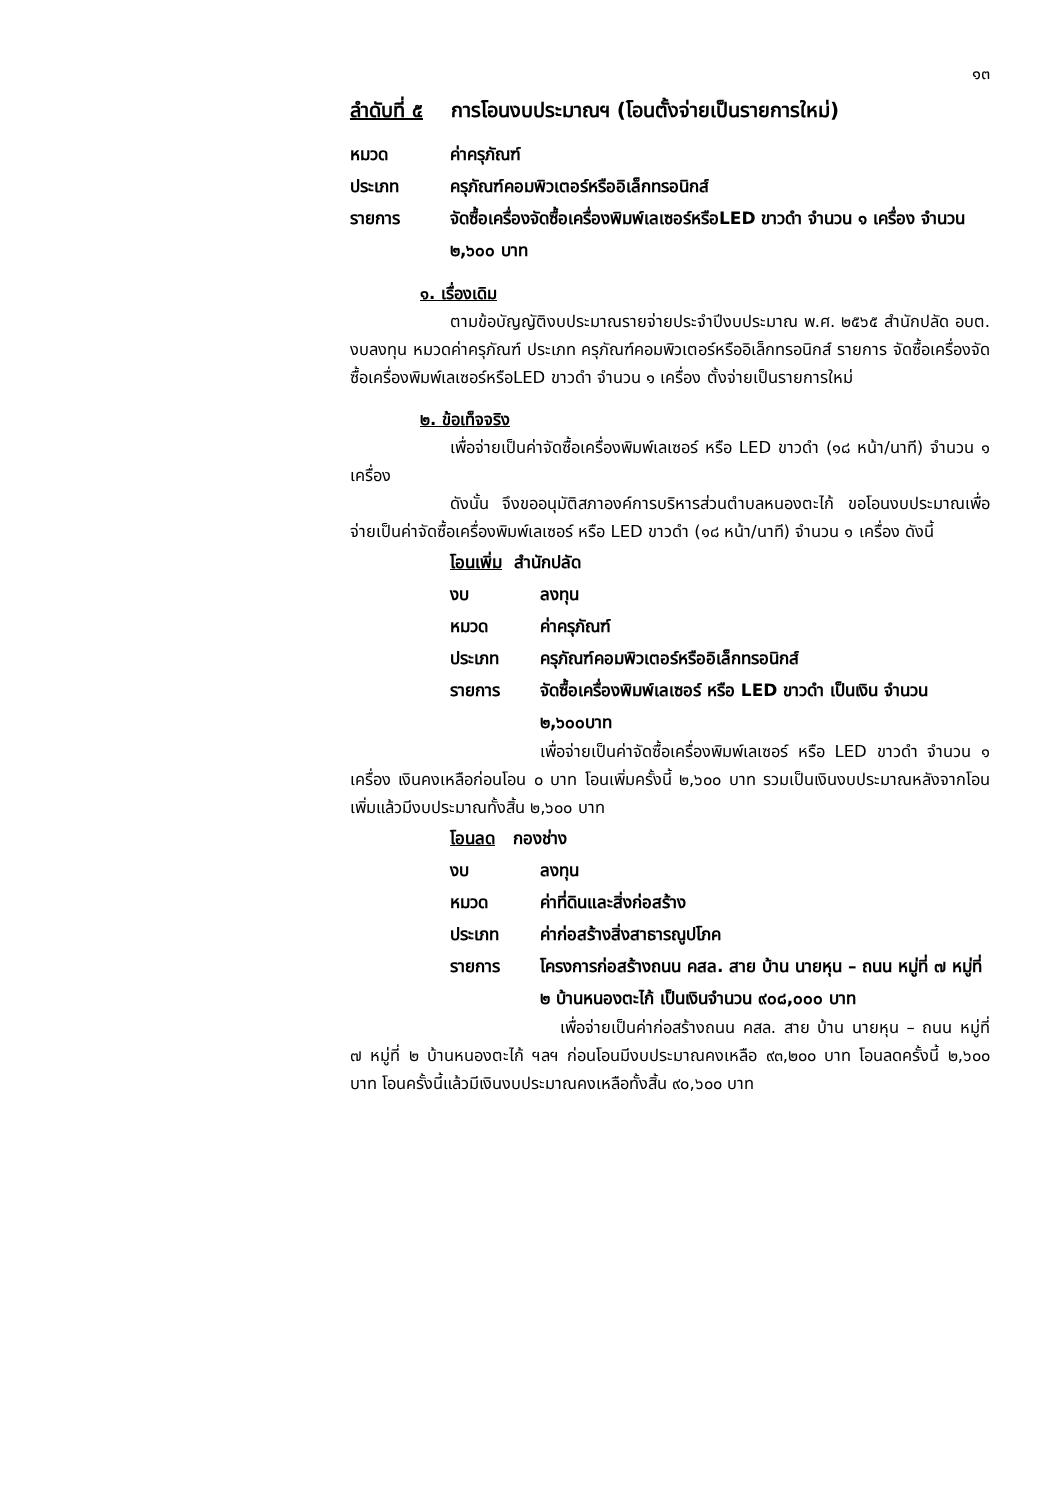๑๓
ลำดับที่ ๕ การโอนงบประมาณฯ (โอนตั้งจ่ายเป็นรายการใหม่)
หมวด ค่าครุภัณฑ์
ประเภท ครุภัณฑ์คอมพิวเตอร์หรืออิเล็กทรอนิกส์
รายการ จัดซื้อเครื่องจัดซื้อเครื่องพิมพ์เลเซอร์หรือLED ขาวดำ จำนวน ๑ เครื่อง จำนวน ๒,๖๐๐ บาท
๑. เรื่องเดิม
ตามข้อบัญญัติงบประมาณรายจ่ายประจำปีงบประมาณ พ.ศ. ๒๕๖๕ สำนักปลัด อบต. งบลงทุน หมวดค่าครุภัณฑ์ ประเภท ครุภัณฑ์คอมพิวเตอร์หรืออิเล็กทรอนิกส์ รายการ จัดซื้อเครื่องจัดซื้อเครื่องพิมพ์เลเซอร์หรือLED ขาวดำ จำนวน ๑ เครื่อง ตั้งจ่ายเป็นรายการใหม่
๒. ข้อเท็จจริง
เพื่อจ่ายเป็นค่าจัดซื้อเครื่องพิมพ์เลเซอร์ หรือ LED ขาวดำ (๑๘ หน้า/นาที) จำนวน ๑ เครื่อง
ดังนั้น จึงขออนุมัติสภาองค์การบริหารส่วนตำบลหนองตะไก้ ขอโอนงบประมาณเพื่อจ่ายเป็นค่าจัดซื้อเครื่องพิมพ์เลเซอร์ หรือ LED ขาวดำ (๑๘ หน้า/นาที) จำนวน ๑ เครื่อง ดังนี้
โอนเพิ่ม สำนักปลัด
งบ ลงทุน
หมวด ค่าครุภัณฑ์
ประเภท ครุภัณฑ์คอมพิวเตอร์หรืออิเล็กทรอนิกส์
รายการ จัดซื้อเครื่องพิมพ์เลเซอร์ หรือ LED ขาวดำ เป็นเงิน จำนวน ๒,๖๐๐บาท
เพื่อจ่ายเป็นค่าจัดซื้อเครื่องพิมพ์เลเซอร์ หรือ LED ขาวดำ จำนวน ๑ เครื่อง เงินคงเหลือก่อนโอน ๐ บาท โอนเพิ่มครั้งนี้ ๒,๖๐๐ บาท รวมเป็นเงินงบประมาณหลังจากโอนเพิ่มแล้วมีงบประมาณทั้งสิ้น ๒,๖๐๐ บาท
โอนลด กองช่าง
งบ ลงทุน
หมวด ค่าที่ดินและสิ่งก่อสร้าง
ประเภท ค่าก่อสร้างสิ่งสาธารณูปโภค
รายการ โครงการก่อสร้างถนน คสล. สาย บ้าน นายหุน – ถนน หมู่ที่ ๗ หมู่ที่ ๒ บ้านหนองตะไก้ เป็นเงินจำนวน ๙๐๘,๐๐๐ บาท
เพื่อจ่ายเป็นค่าก่อสร้างถนน คสล. สาย บ้าน นายหุน – ถนน หมู่ที่ ๗ หมู่ที่ ๒ บ้านหนองตะไก้ ฯลฯ ก่อนโอนมีงบประมาณคงเหลือ ๙๓,๒๐๐ บาท โอนลดครั้งนี้ ๒,๖๐๐ บาท โอนครั้งนี้แล้วมีเงินงบประมาณคงเหลือทั้งสิ้น ๙๐,๖๐๐ บาท